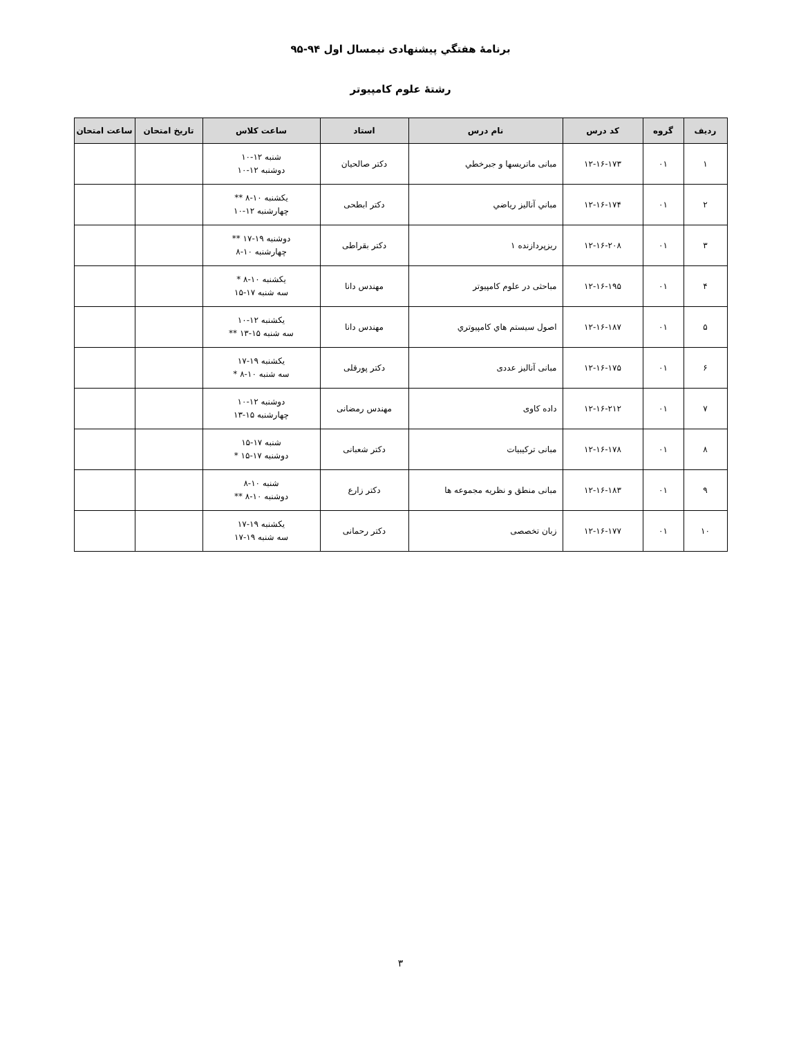برنامهٔ هفتگي پيشنهادی نيمسال اول ۹۴-۹۵
رشتهٔ علوم کامپیوتر
| رديف | گروه | کد درس | نام درس | استاد | ساعت كلاس | تاريخ امتحان | ساعت امتحان |
| --- | --- | --- | --- | --- | --- | --- | --- |
| ۱ | ۰۱ | ۱۲-۱۶-۱۷۳ | مبانی ماتریسها و جبرخطي | دکتر صالحیان | شنبه ۱۲-۱۰ دوشنبه ۱۲-۱۰ | | |
| ۲ | ۰۱ | ۱۲-۱۶-۱۷۴ | مباني آناليز رياضي | دکتر ابطحی | یکشنبه ۱۰-۸ ** چهارشنبه ۱۲-۱۰ | | |
| ۳ | ۰۱ | ۱۲-۱۶-۲۰۸ | ریزپردازنده ۱ | دکتر بقراطی | دوشنبه ۱۹-۱۷ ** چهارشنبه ۱۰-۸ | | |
| ۴ | ۰۱ | ۱۲-۱۶-۱۹۵ | مباحثی در علوم کامپیوتر | مهندس دانا | یکشنبه ۱۰-۸ * سه شنبه ۱۷-۱۵ | | |
| ۵ | ۰۱ | ۱۲-۱۶-۱۸۷ | اصول سيستم هاي كامپيوتري | مهندس دانا | یکشنبه ۱۲-۱۰ سه شنبه ۱۵-۱۳ ** | | |
| ۶ | ۰۱ | ۱۲-۱۶-۱۷۵ | مبانی آنالیز عددی | دکتر پورقلی | یکشنبه ۱۹-۱۷ سه شنبه ۱۰-۸ * | | |
| ۷ | ۰۱ | ۱۲-۱۶-۲۱۲ | داده کاوی | مهندس رمضانی | دوشنبه ۱۲-۱۰ چهارشنبه ۱۵-۱۳ | | |
| ۸ | ۰۱ | ۱۲-۱۶-۱۷۸ | مبانی ترکیبیات | دکتر شعبانی | شنبه ۱۷-۱۵ دوشنبه ۱۷-۱۵ * | | |
| ۹ | ۰۱ | ۱۲-۱۶-۱۸۳ | مبانی منطق و نظریه مجموعه ها | دکتر زارع | شنبه ۱۰-۸ دوشنبه ۱۰-۸ ** | | |
| ۱۰ | ۰۱ | ۱۲-۱۶-۱۷۷ | زبان تخصصی | دکتر رحمانی | یکشنبه ۱۹-۱۷ سه شنبه ۱۹-۱۷ | | |
۳